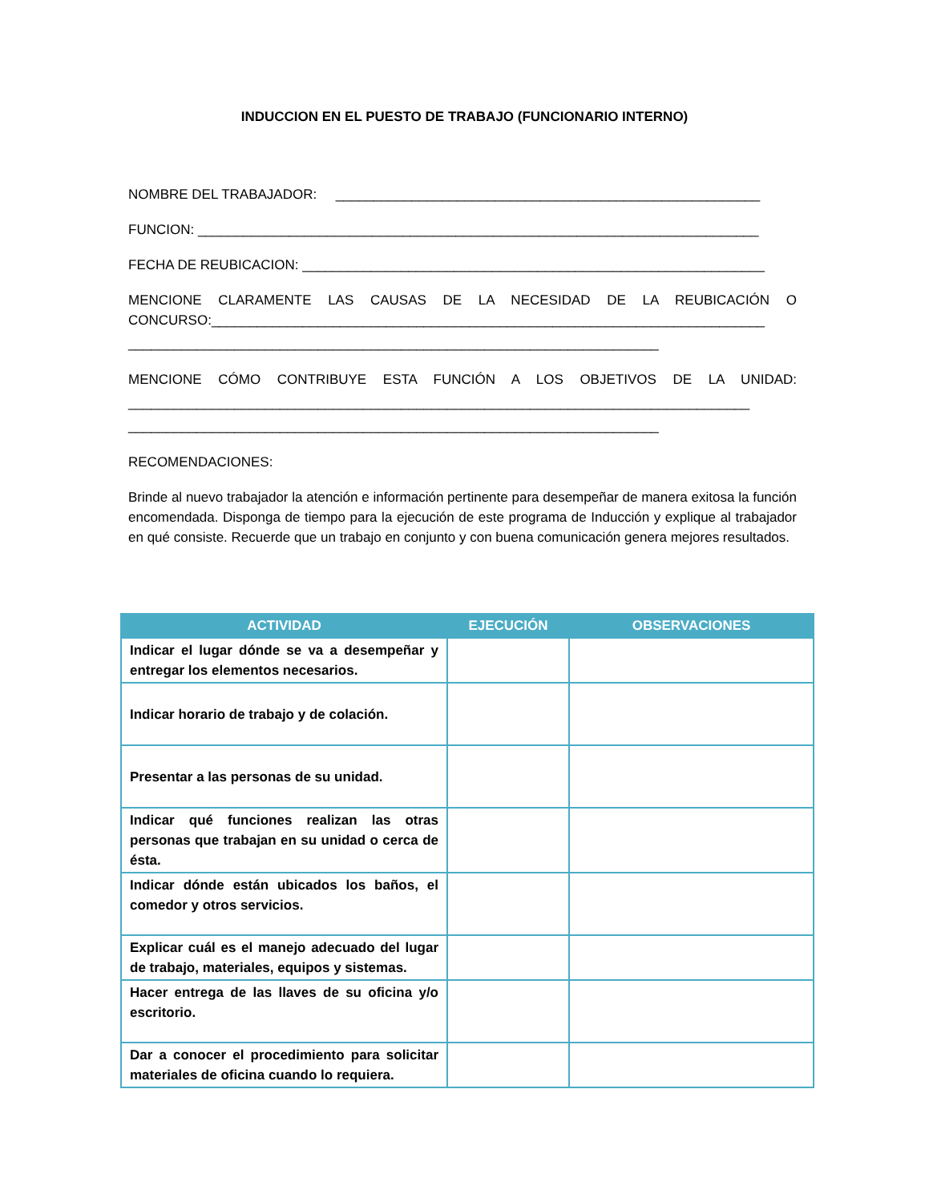INDUCCION EN EL PUESTO DE TRABAJO (FUNCIONARIO INTERNO)
NOMBRE DEL TRABAJADOR: ________________________________________________________
FUNCION: __________________________________________________________________________
FECHA DE REUBICACION: _____________________________________________________________
MENCIONE CLARAMENTE LAS CAUSAS DE LA NECESIDAD DE LA REUBICACIÓN O
CONCURSO:_________________________________________________________________________
______________________________________________________________________
MENCIONE CÓMO CONTRIBUYE ESTA FUNCIÓN A LOS OBJETIVOS DE LA UNIDAD:
__________________________________________________________________________________
______________________________________________________________________
RECOMENDACIONES:
Brinde al nuevo trabajador la atención e información pertinente para desempeñar de manera exitosa la función encomendada. Disponga de tiempo para la ejecución de este programa de Inducción y explique al trabajador en qué consiste. Recuerde que un trabajo en conjunto y con buena comunicación genera mejores resultados.
| ACTIVIDAD | EJECUCIÓN | OBSERVACIONES |
| --- | --- | --- |
| Indicar el lugar dónde se va a desempeñar y entregar los elementos necesarios. | | |
| Indicar horario de trabajo y de colación. | | |
| Presentar a las personas de su unidad. | | |
| Indicar qué funciones realizan las otras personas que trabajan en su unidad o cerca de ésta. | | |
| Indicar dónde están ubicados los baños, el comedor y otros servicios. | | |
| Explicar cuál es el manejo adecuado del lugar de trabajo, materiales, equipos y sistemas. | | |
| Hacer entrega de las llaves de su oficina y/o escritorio. | | |
| Dar a conocer el procedimiento para solicitar materiales de oficina cuando lo requiera. | | |